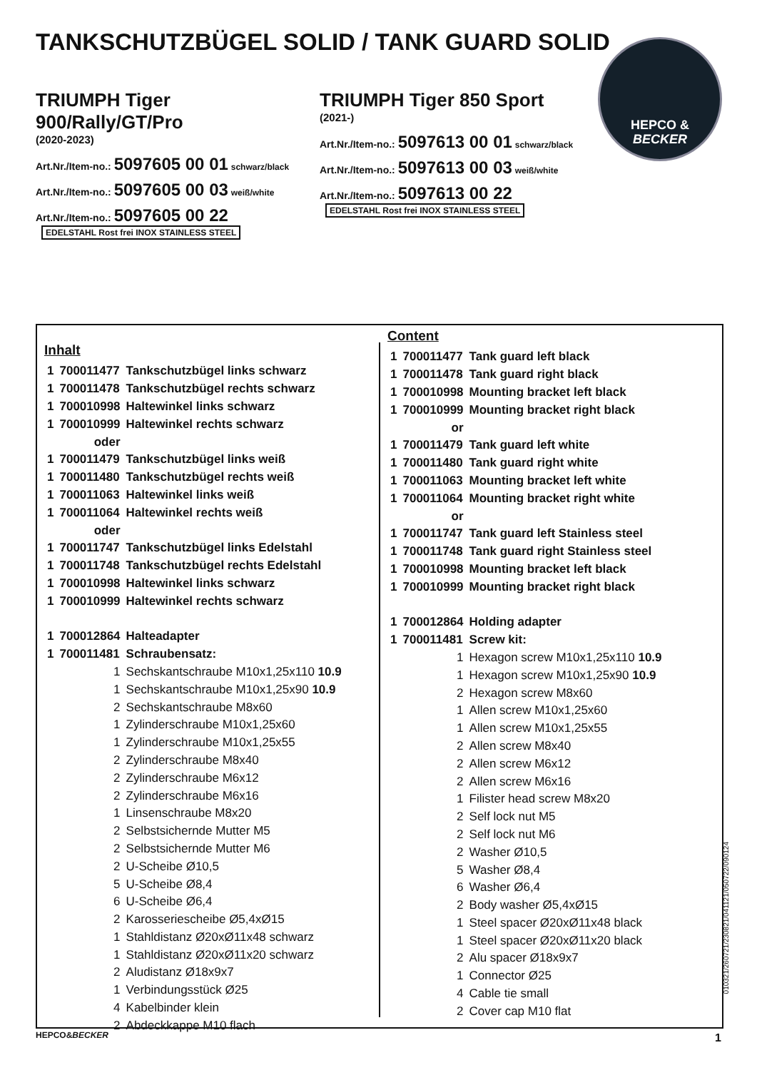TANKSCHUTZBÜGEL SOLID / TANK GUARD SOLID
HEPCO &
BECKER
TRIUMPH Tiger 900/Rally/GT/Pro
(2020-2023)
Art.Nr./Item-no.: 5097605 00 01 schwarz/black
Art.Nr./Item-no.: 5097605 00 03 weiß/white
Art.Nr./Item-no.: 5097605 00 22 EDELSTAHL Rost frei INOX STAINLESS STEEL
TRIUMPH Tiger 850 Sport
(2021-)
Art.Nr./Item-no.: 5097613 00 01 schwarz/black
Art.Nr./Item-no.: 5097613 00 03 weiß/white
Art.Nr./Item-no.: 5097613 00 22 EDELSTAHL Rost frei INOX STAINLESS STEEL
Inhalt
| 1 | 700011477 | Tankschutzbügel links schwarz |
| 1 | 700011478 | Tankschutzbügel rechts schwarz |
| 1 | 700010998 | Haltewinkel links schwarz |
| 1 | 700010999 | Haltewinkel rechts schwarz |
| | oder | |
| 1 | 700011479 | Tankschutzbügel links weiß |
| 1 | 700011480 | Tankschutzbügel rechts weiß |
| 1 | 700011063 | Haltewinkel links weiß |
| 1 | 700011064 | Haltewinkel rechts weiß |
| | oder | |
| 1 | 700011747 | Tankschutzbügel links Edelstahl |
| 1 | 700011748 | Tankschutzbügel rechts Edelstahl |
| 1 | 700010998 | Haltewinkel links schwarz |
| 1 | 700010999 | Haltewinkel rechts schwarz |
| 1 | 700012864 | Halteadapter |
| 1 | 700011481 | Schraubensatz: |
| | 1 | Sechskantschraube M10x1,25x110 10.9 |
| | 1 | Sechskantschraube M10x1,25x90 10.9 |
| | 2 | Sechskantschraube M8x60 |
| | 1 | Zylinderschraube M10x1,25x60 |
| | 1 | Zylinderschraube M10x1,25x55 |
| | 2 | Zylinderschraube M8x40 |
| | 2 | Zylinderschraube M6x12 |
| | 2 | Zylinderschraube M6x16 |
| | 1 | Linsenschraube M8x20 |
| | 2 | Selbstsichernde Mutter M5 |
| | 2 | Selbstsichernde Mutter M6 |
| | 2 | U-Scheibe Ø10,5 |
| | 5 | U-Scheibe Ø8,4 |
| | 6 | U-Scheibe Ø6,4 |
| | 2 | Karosseriescheibe Ø5,4xØ15 |
| | 1 | Stahldistanz Ø20xØ11x48 schwarz |
| | 1 | Stahldistanz Ø20xØ11x20 schwarz |
| | 2 | Aludistanz Ø18x9x7 |
| | 1 | Verbindungsstück Ø25 |
| | 4 | Kabelbinder klein |
| | 2 | Abdeckkappe M10 flach |
Content
| 1 | 700011477 | Tank guard left black |
| 1 | 700011478 | Tank guard right black |
| 1 | 700010998 | Mounting bracket left black |
| 1 | 700010999 | Mounting bracket right black |
| | or | |
| 1 | 700011479 | Tank guard left white |
| 1 | 700011480 | Tank guard right white |
| 1 | 700011063 | Mounting bracket left white |
| 1 | 700011064 | Mounting bracket right white |
| | or | |
| 1 | 700011747 | Tank guard left Stainless steel |
| 1 | 700011748 | Tank guard right Stainless steel |
| 1 | 700010998 | Mounting bracket left black |
| 1 | 700010999 | Mounting bracket right black |
| 1 | 700012864 | Holding adapter |
| 1 | 700011481 | Screw kit: |
| | 1 | Hexagon screw M10x1,25x110 10.9 |
| | 1 | Hexagon screw M10x1,25x90 10.9 |
| | 2 | Hexagon screw M8x60 |
| | 1 | Allen screw M10x1,25x60 |
| | 1 | Allen screw M10x1,25x55 |
| | 2 | Allen screw M8x40 |
| | 2 | Allen screw M6x12 |
| | 2 | Allen screw M6x16 |
| | 1 | Filister head screw M8x20 |
| | 2 | Self lock nut M5 |
| | 2 | Self lock nut M6 |
| | 2 | Washer Ø10,5 |
| | 5 | Washer Ø8,4 |
| | 6 | Washer Ø6,4 |
| | 2 | Body washer Ø5,4xØ15 |
| | 1 | Steel spacer Ø20xØ11x48 black |
| | 1 | Steel spacer Ø20xØ11x20 black |
| | 2 | Alu spacer Ø18x9x7 |
| | 1 | Connector Ø25 |
| | 4 | Cable tie small |
| | 2 | Cover cap M10 flat |
010321/260721/230821/041121/050722/090124
HEPCO&BECKER 1